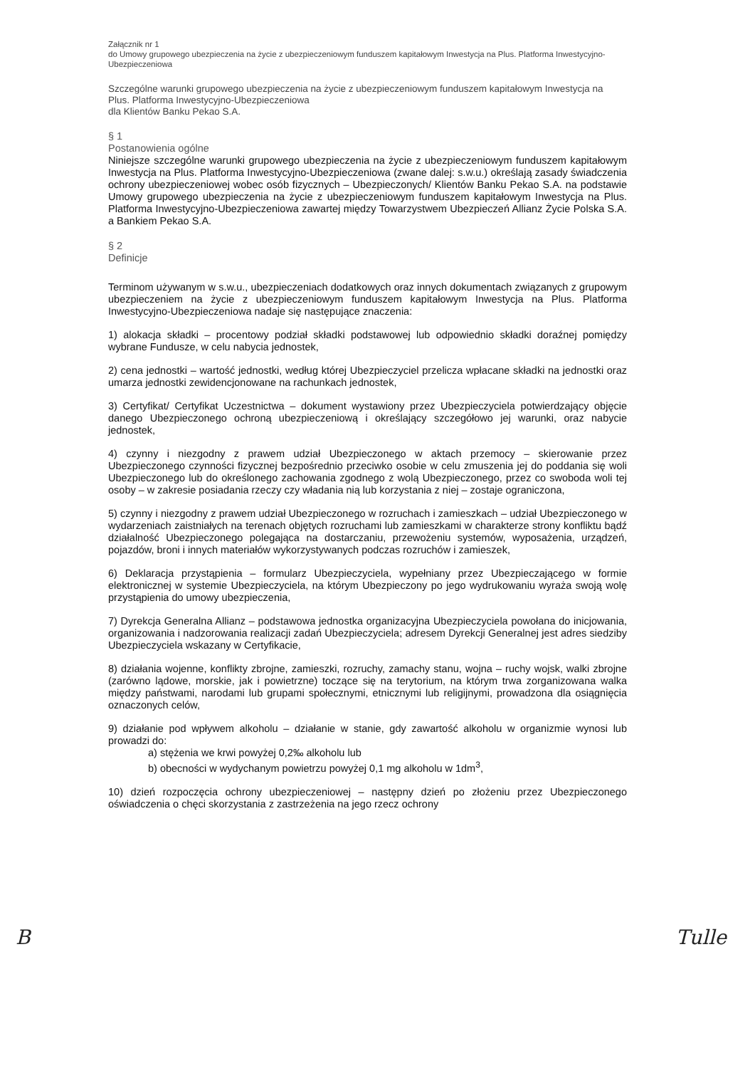Załącznik nr 1
do Umowy grupowego ubezpieczenia na życie z ubezpieczeniowym funduszem kapitałowym Inwestycja na Plus. Platforma Inwestycyjno-Ubezpieczeniowa
Szczególne warunki grupowego ubezpieczenia na życie z ubezpieczeniowym funduszem kapitałowym Inwestycja na Plus. Platforma Inwestycyjno-Ubezpieczeniowa
dla Klientów Banku Pekao S.A.
§ 1
Postanowienia ogólne
Niniejsze szczególne warunki grupowego ubezpieczenia na życie z ubezpieczeniowym funduszem kapitałowym Inwestycja na Plus. Platforma Inwestycyjno-Ubezpieczeniowa (zwane dalej: s.w.u.) określają zasady świadczenia ochrony ubezpieczeniowej wobec osób fizycznych – Ubezpieczonych/ Klientów Banku Pekao S.A. na podstawie Umowy grupowego ubezpieczenia na życie z ubezpieczeniowym funduszem kapitałowym Inwestycja na Plus. Platforma Inwestycyjno-Ubezpieczeniowa zawartej między Towarzystwem Ubezpieczeń Allianz Życie Polska S.A. a Bankiem Pekao S.A.
§ 2
Definicje
Terminom używanym w s.w.u., ubezpieczeniach dodatkowych oraz innych dokumentach związanych z grupowym ubezpieczeniem na życie z ubezpieczeniowym funduszem kapitałowym Inwestycja na Plus. Platforma Inwestycyjno-Ubezpieczeniowa nadaje się następujące znaczenia:
1) alokacja składki – procentowy podział składki podstawowej lub odpowiednio składki doraźnej pomiędzy wybrane Fundusze, w celu nabycia jednostek,
2) cena jednostki – wartość jednostki, według której Ubezpieczyciel przelicza wpłacane składki na jednostki oraz umarza jednostki zewidencjonowane na rachunkach jednostek,
3) Certyfikat/ Certyfikat Uczestnictwa – dokument wystawiony przez Ubezpieczyciela potwierdzający objęcie danego Ubezpieczonego ochroną ubezpieczeniową i określający szczegółowo jej warunki, oraz nabycie jednostek,
4) czynny i niezgodny z prawem udział Ubezpieczonego w aktach przemocy – skierowanie przez Ubezpieczonego czynności fizycznej bezpośrednio przeciwko osobie w celu zmuszenia jej do poddania się woli Ubezpieczonego lub do określonego zachowania zgodnego z wolą Ubezpieczonego, przez co swoboda woli tej osoby – w zakresie posiadania rzeczy czy władania nią lub korzystania z niej – zostaje ograniczona,
5) czynny i niezgodny z prawem udział Ubezpieczonego w rozruchach i zamieszkach – udział Ubezpieczonego w wydarzeniach zaistniałych na terenach objętych rozruchami lub zamieszkami w charakterze strony konfliktu bądź działalność Ubezpieczonego polegająca na dostarczaniu, przewożeniu systemów, wyposażenia, urządzeń, pojazdów, broni i innych materiałów wykorzystywanych podczas rozruchów i zamieszek,
6) Deklaracja przystąpienia – formularz Ubezpieczyciela, wypełniany przez Ubezpieczającego w formie elektronicznej w systemie Ubezpieczyciela, na którym Ubezpieczony po jego wydrukowaniu wyraża swoją wolę przystąpienia do umowy ubezpieczenia,
7) Dyrekcja Generalna Allianz – podstawowa jednostka organizacyjna Ubezpieczyciela powołana do inicjowania, organizowania i nadzorowania realizacji zadań Ubezpieczyciela; adresem Dyrekcji Generalnej jest adres siedziby Ubezpieczyciela wskazany w Certyfikacie,
8) działania wojenne, konflikty zbrojne, zamieszki, rozruchy, zamachy stanu, wojna – ruchy wojsk, walki zbrojne (zarówno lądowe, morskie, jak i powietrzne) toczące się na terytorium, na którym trwa zorganizowana walka między państwami, narodami lub grupami społecznymi, etnicznymi lub religijnymi, prowadzona dla osiągnięcia oznaczonych celów,
9) działanie pod wpływem alkoholu – działanie w stanie, gdy zawartość alkoholu w organizmie wynosi lub prowadzi do:
a) stężenia we krwi powyżej 0,2‰ alkoholu lub
b) obecności w wydychanym powietrzu powyżej 0,1 mg alkoholu w 1dm<sup>3</sup>,
10) dzień rozpoczęcia ochrony ubezpieczeniowej – następny dzień po złożeniu przez Ubezpieczonego oświadczenia o chęci skorzystania z zastrzeżenia na jego rzecz ochrony
B Tulle